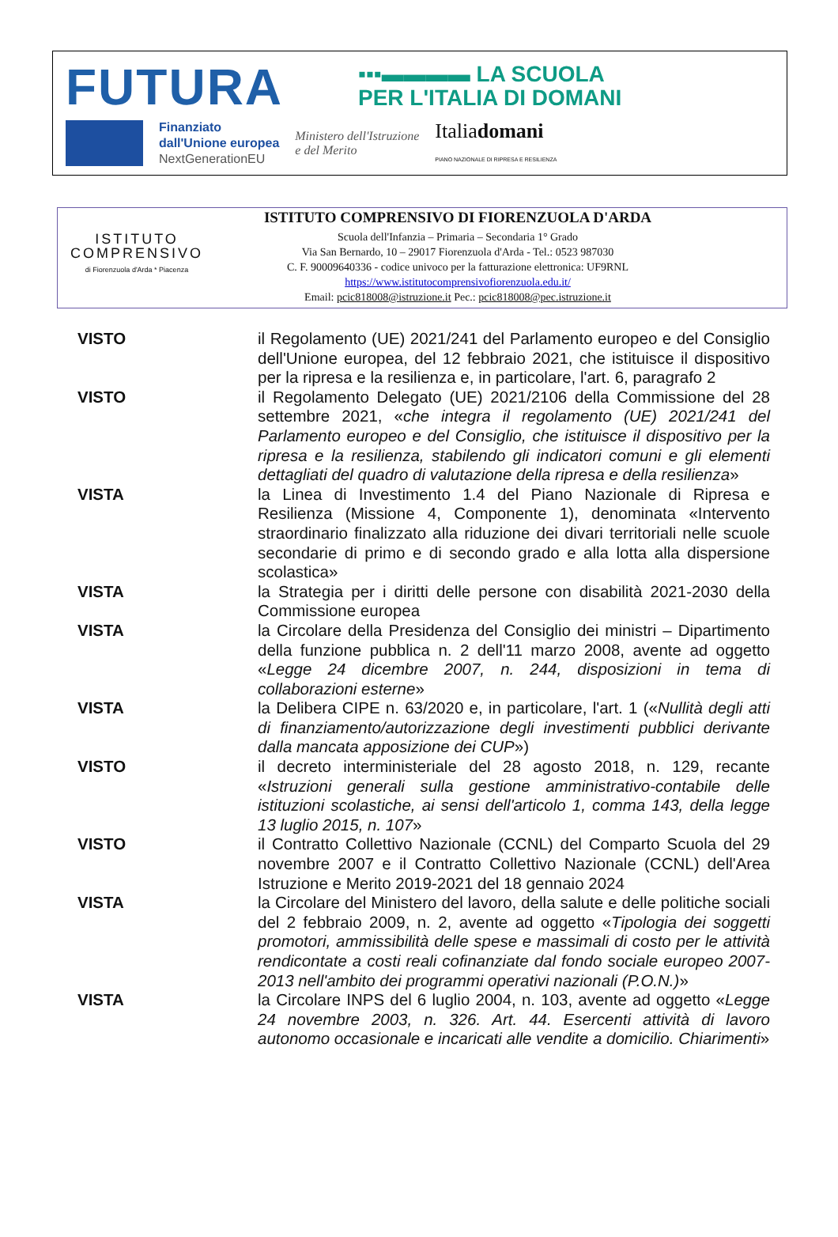FUTURA ▪▪▪▬▬▬▬ LA SCUOLA
PER L'ITALIA DI DOMANI
Finanziato
dall'Unione europea
NextGenerationEU
Ministero dell'Istruzione
e del Merito
Italiadomani
PIANO NAZIONALE DI RIPRESA E RESILIENZA
ISTITUTO
COMPRENSIVO
di Fiorenzuola d'Arda * Piacenza
ISTITUTO COMPRENSIVO DI FIORENZUOLA D'ARDA
Scuola dell'Infanzia – Primaria – Secondaria 1° Grado
Via San Bernardo, 10 – 29017 Fiorenzuola d'Arda - Tel.: 0523 987030
C. F. 90009640336 - codice univoco per la fatturazione elettronica: UF9RNL
https://www.istitutocomprensivofiorenzuola.edu.it/
Email: pcic818008@istruzione.it Pec.: pcic818008@pec.istruzione.it
VISTO il Regolamento (UE) 2021/241 del Parlamento europeo e del Consiglio dell'Unione europea, del 12 febbraio 2021, che istituisce il dispositivo per la ripresa e la resilienza e, in particolare, l'art. 6, paragrafo 2
VISTO il Regolamento Delegato (UE) 2021/2106 della Commissione del 28 settembre 2021, «che integra il regolamento (UE) 2021/241 del Parlamento europeo e del Consiglio, che istituisce il dispositivo per la ripresa e la resilienza, stabilendo gli indicatori comuni e gli elementi dettagliati del quadro di valutazione della ripresa e della resilienza»
VISTA la Linea di Investimento 1.4 del Piano Nazionale di Ripresa e Resilienza (Missione 4, Componente 1), denominata «Intervento straordinario finalizzato alla riduzione dei divari territoriali nelle scuole secondarie di primo e di secondo grado e alla lotta alla dispersione scolastica»
VISTA la Strategia per i diritti delle persone con disabilità 2021-2030 della Commissione europea
VISTA la Circolare della Presidenza del Consiglio dei ministri – Dipartimento della funzione pubblica n. 2 dell'11 marzo 2008, avente ad oggetto «Legge 24 dicembre 2007, n. 244, disposizioni in tema di collaborazioni esterne»
VISTA la Delibera CIPE n. 63/2020 e, in particolare, l'art. 1 («Nullità degli atti di finanziamento/autorizzazione degli investimenti pubblici derivante dalla mancata apposizione dei CUP»)
VISTO il decreto interministeriale del 28 agosto 2018, n. 129, recante «Istruzioni generali sulla gestione amministrativo-contabile delle istituzioni scolastiche, ai sensi dell'articolo 1, comma 143, della legge 13 luglio 2015, n. 107»
VISTO il Contratto Collettivo Nazionale (CCNL) del Comparto Scuola del 29 novembre 2007 e il Contratto Collettivo Nazionale (CCNL) dell'Area Istruzione e Merito 2019-2021 del 18 gennaio 2024
VISTA la Circolare del Ministero del lavoro, della salute e delle politiche sociali del 2 febbraio 2009, n. 2, avente ad oggetto «Tipologia dei soggetti promotori, ammissibilità delle spese e massimali di costo per le attività rendicontate a costi reali cofinanziate dal fondo sociale europeo 2007-2013 nell'ambito dei programmi operativi nazionali (P.O.N.)»
VISTA la Circolare INPS del 6 luglio 2004, n. 103, avente ad oggetto «Legge 24 novembre 2003, n. 326. Art. 44. Esercenti attività di lavoro autonomo occasionale e incaricati alle vendite a domicilio. Chiarimenti»